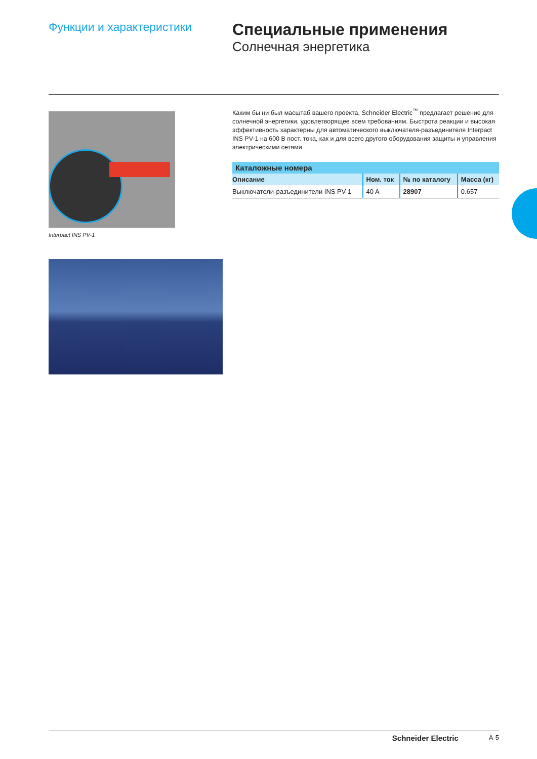Функции и характеристики
Специальные применения
Солнечная энергетика
Interpact INS PV-1
Каким бы ни был масштаб вашего проекта, Schneider Electric<sup>™</sup> предлагает решение для солнечной энергетики, удовлетворящее всем требованиям. Быстрота реакции и высокая эффективность характерны для автоматического выключателя-разъединителя Interpact INS PV-1 на 600 В пост. тока, как и для всего другого оборудования защиты и управления электрическими сетями.
| Каталожные номера | | | |
| --- | --- | --- | --- |
| Описание | Ном. ток | № по каталогу | Масса (кг) |
| Выключатели-разъединители INS PV-1 | 40 A | 28907 | 0.657 |
Schneider Electric A-5